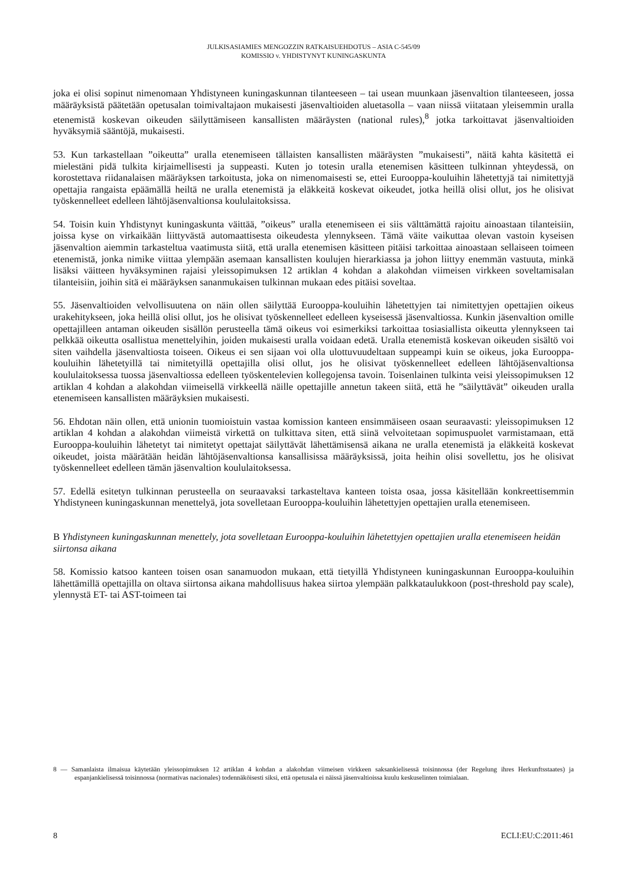JULKISASIAMIES MENGOZZIN RATKAISUEHDOTUS – ASIA C-545/09
KOMISSIO v. YHDISTYNYT KUNINGASKUNTA
joka ei olisi sopinut nimenomaan Yhdistyneen kuningaskunnan tilanteeseen – tai usean muunkaan jäsenvaltion tilanteeseen, jossa määräyksistä päätetään opetusalan toimivaltajaon mukaisesti jäsenvaltioiden aluetasolla – vaan niissä viitataan yleisemmin uralla etenemistä koskevan oikeuden säilyttämiseen kansallisten määräysten (national rules),<sup>8</sup> jotka tarkoittavat jäsenvaltioiden hyväksymiä sääntöjä, mukaisesti.
53. Kun tarkastellaan ”oikeutta” uralla etenemiseen tällaisten kansallisten määräysten ”mukaisesti”, näitä kahta käsitettä ei mielestäni pidä tulkita kirjaimellisesti ja suppeasti. Kuten jo totesin uralla etenemisen käsitteen tulkinnan yhteydessä, on korostettava riidanalaisen määräyksen tarkoitusta, joka on nimenomaisesti se, ettei Eurooppa-kouluihin lähetettyjä tai nimitettyjä opettajia rangaista epäämällä heiltä ne uralla etenemistä ja eläkkeitä koskevat oikeudet, jotka heillä olisi ollut, jos he olisivat työskennelleet edelleen lähtöjäsenvaltionsa koululaitoksissa.
54. Toisin kuin Yhdistynyt kuningaskunta väittää, ”oikeus” uralla etenemiseen ei siis välttämättä rajoitu ainoastaan tilanteisiin, joissa kyse on virkaikään liittyvästä automaattisesta oikeudesta ylennykseen. Tämä väite vaikuttaa olevan vastoin kyseisen jäsenvaltion aiemmin tarkasteltua vaatimusta siitä, että uralla etenemisen käsitteen pitäisi tarkoittaa ainoastaan sellaiseen toimeen etenemistä, jonka nimike viittaa ylempään asemaan kansallisten koulujen hierarkiassa ja johon liittyy enemmän vastuuta, minkä lisäksi väitteen hyväksyminen rajaisi yleissopimuksen 12 artiklan 4 kohdan a alakohdan viimeisen virkkeen soveltamisalan tilanteisiin, joihin sitä ei määräyksen sananmukaisen tulkinnan mukaan edes pitäisi soveltaa.
55. Jäsenvaltioiden velvollisuutena on näin ollen säilyttää Eurooppa-kouluihin lähetettyjen tai nimitettyjen opettajien oikeus urakehitykseen, joka heillä olisi ollut, jos he olisivat työskennelleet edelleen kyseisessä jäsenvaltiossa. Kunkin jäsenvaltion omille opettajilleen antaman oikeuden sisällön perusteella tämä oikeus voi esimerkiksi tarkoittaa tosiasiallista oikeutta ylennykseen tai pelkkää oikeutta osallistua menettelyihin, joiden mukaisesti uralla voidaan edetä. Uralla etenemistä koskevan oikeuden sisältö voi siten vaihdella jäsenvaltiosta toiseen. Oikeus ei sen sijaan voi olla ulottuvuudeltaan suppeampi kuin se oikeus, joka Eurooppa-kouluihin lähetetyillä tai nimitetyillä opettajilla olisi ollut, jos he olisivat työskennelleet edelleen lähtöjäsenvaltionsa koululaitoksessa tuossa jäsenvaltiossa edelleen työskentelevien kollegojensa tavoin. Toisenlainen tulkinta veisi yleissopimuksen 12 artiklan 4 kohdan a alakohdan viimeisellä virkkeellä näille opettajille annetun takeen siitä, että he ”säilyttävät” oikeuden uralla etenemiseen kansallisten määräyksien mukaisesti.
56. Ehdotan näin ollen, että unionin tuomioistuin vastaa komission kanteen ensimmäiseen osaan seuraavasti: yleissopimuksen 12 artiklan 4 kohdan a alakohdan viimeistä virkettä on tulkittava siten, että siinä velvoitetaan sopimuspuolet varmistamaan, että Eurooppa-kouluihin lähetetyt tai nimitetyt opettajat säilyttävät lähettämisensä aikana ne uralla etenemistä ja eläkkeitä koskevat oikeudet, joista määrätään heidän lähtöjäsenvaltionsa kansallisissa määräyksissä, joita heihin olisi sovellettu, jos he olisivat työskennelleet edelleen tämän jäsenvaltion koululaitoksessa.
57. Edellä esitetyn tulkinnan perusteella on seuraavaksi tarkasteltava kanteen toista osaa, jossa käsitellään konkreettisemmin Yhdistyneen kuningaskunnan menettelyä, jota sovelletaan Eurooppa-kouluihin lähetettyjen opettajien uralla etenemiseen.
B Yhdistyneen kuningaskunnan menettely, jota sovelletaan Eurooppa-kouluihin lähetettyjen opettajien uralla etenemiseen heidän siirtonsa aikana
58. Komissio katsoo kanteen toisen osan sanamuodon mukaan, että tietyillä Yhdistyneen kuningaskunnan Eurooppa-kouluihin lähettämillä opettajilla on oltava siirtonsa aikana mahdollisuus hakea siirtoa ylempään palkkataulukkoon (post-threshold pay scale), ylennystä ET- tai AST-toimeen tai
8 — Samanlaista ilmaisua käytetään yleissopimuksen 12 artiklan 4 kohdan a alakohdan viimeisen virkkeen saksankielisessä toisinnossa (der Regelung ihres Herkunftsstaates) ja espanjankielisessä toisinnossa (normativas nacionales) todennäköisesti siksi, että opetusala ei näissä jäsenvaltioissa kuulu keskuselinten toimialaan.
8 ECLI:EU:C:2011:461